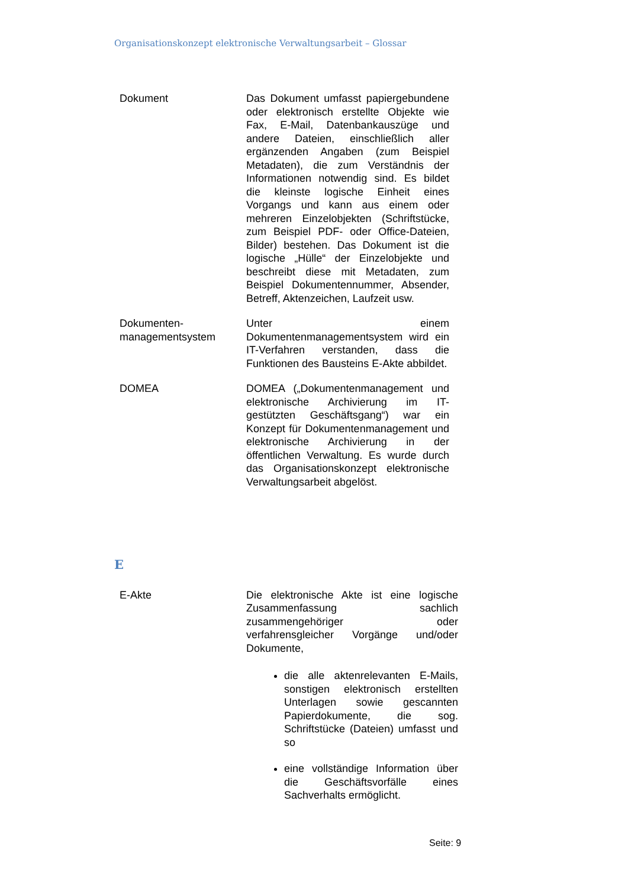Organisationskonzept elektronische Verwaltungsarbeit – Glossar
Dokument Das Dokument umfasst papiergebundene oder elektronisch erstellte Objekte wie Fax, E-Mail, Datenbankauszüge und andere Dateien, einschließlich aller ergänzenden Angaben (zum Beispiel Metadaten), die zum Verständnis der Informationen notwendig sind. Es bildet die kleinste logische Einheit eines Vorgangs und kann aus einem oder mehreren Einzelobjekten (Schriftstücke, zum Beispiel PDF- oder Office-Dateien, Bilder) bestehen. Das Dokument ist die logische „Hülle“ der Einzelobjekte und beschreibt diese mit Metadaten, zum Beispiel Dokumentennummer, Absender, Betreff, Aktenzeichen, Laufzeit usw.
Dokumenten-
managementsystem
Unter einem Dokumentenmanagementsystem wird ein IT-Verfahren verstanden, dass die Funktionen des Bausteins E-Akte abbildet.
DOMEA DOMEA („Dokumentenmanagement und elektronische Archivierung im IT-gestützten Geschäftsgang“) war ein Konzept für Dokumentenmanagement und elektronische Archivierung in der öffentlichen Verwaltung. Es wurde durch das Organisationskonzept elektronische Verwaltungsarbeit abgelöst.
E
E-Akte Die elektronische Akte ist eine logische Zusammenfassung sachlich zusammengehöriger oder verfahrensgleicher Vorgänge und/oder Dokumente,
die alle aktenrelevanten E-Mails, sonstigen elektronisch erstellten Unterlagen sowie gescannten Papierdokumente, die sog. Schriftstücke (Dateien) umfasst und so
eine vollständige Information über die Geschäftsvorfälle eines Sachverhalts ermöglicht.
Seite: 9